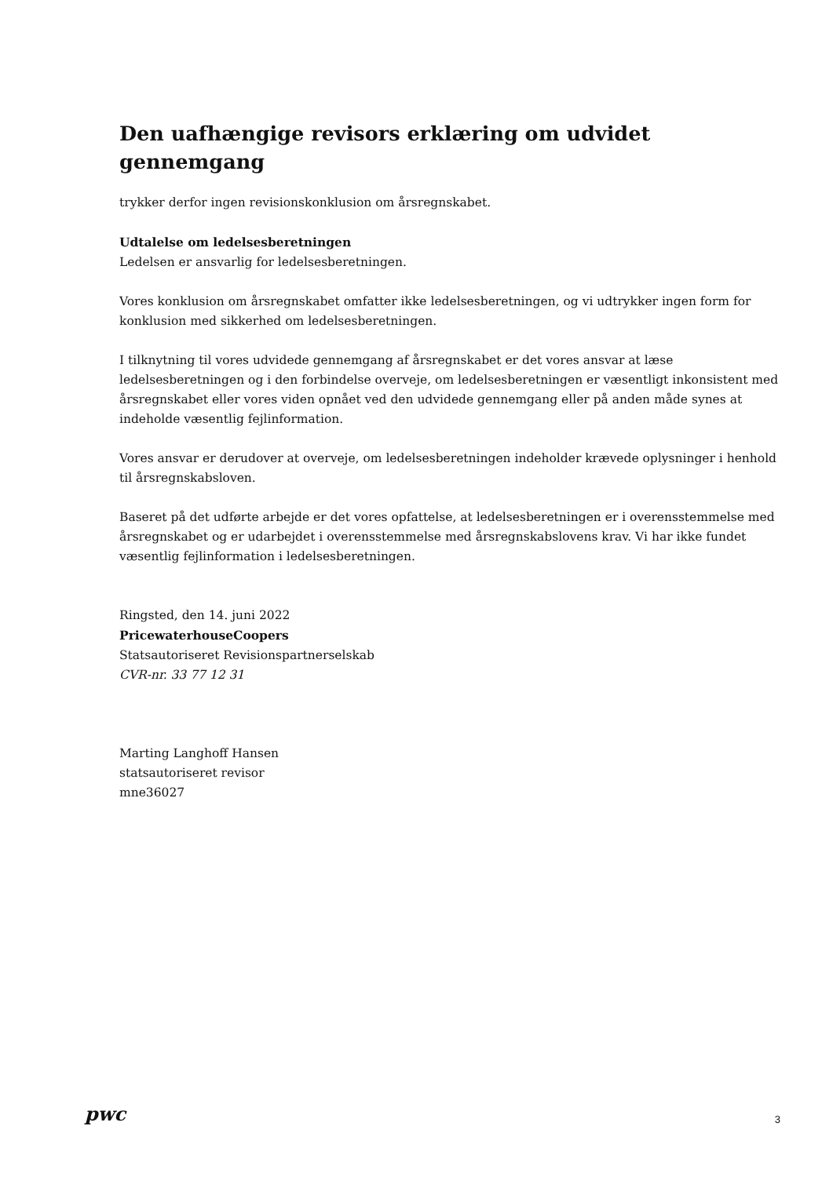Den uafhængige revisors erklæring om udvidet gennemgang
trykker derfor ingen revisionskonklusion om årsregnskabet.
Udtalelse om ledelsesberetningen
Ledelsen er ansvarlig for ledelsesberetningen.
Vores konklusion om årsregnskabet omfatter ikke ledelsesberetningen, og vi udtrykker ingen form for konklusion med sikkerhed om ledelsesberetningen.
I tilknytning til vores udvidede gennemgang af årsregnskabet er det vores ansvar at læse ledelsesberetningen og i den forbindelse overveje, om ledelsesberetningen er væsentligt inkonsistent med årsregnskabet eller vores viden opnået ved den udvidede gennemgang eller på anden måde synes at indeholde væsentlig fejlinformation.
Vores ansvar er derudover at overveje, om ledelsesberetningen indeholder krævede oplysninger i henhold til årsregnskabsloven.
Baseret på det udførte arbejde er det vores opfattelse, at ledelsesberetningen er i overensstemmelse med årsregnskabet og er udarbejdet i overensstemmelse med årsregnskabslovens krav. Vi har ikke fundet væsentlig fejlinformation i ledelsesberetningen.
Ringsted, den 14. juni 2022
PricewaterhouseCoopers
Statsautoriseret Revisionspartnerselskab
CVR-nr. 33 77 12 31
Marting Langhoff Hansen
statsautoriseret revisor
mne36027
pwc 3